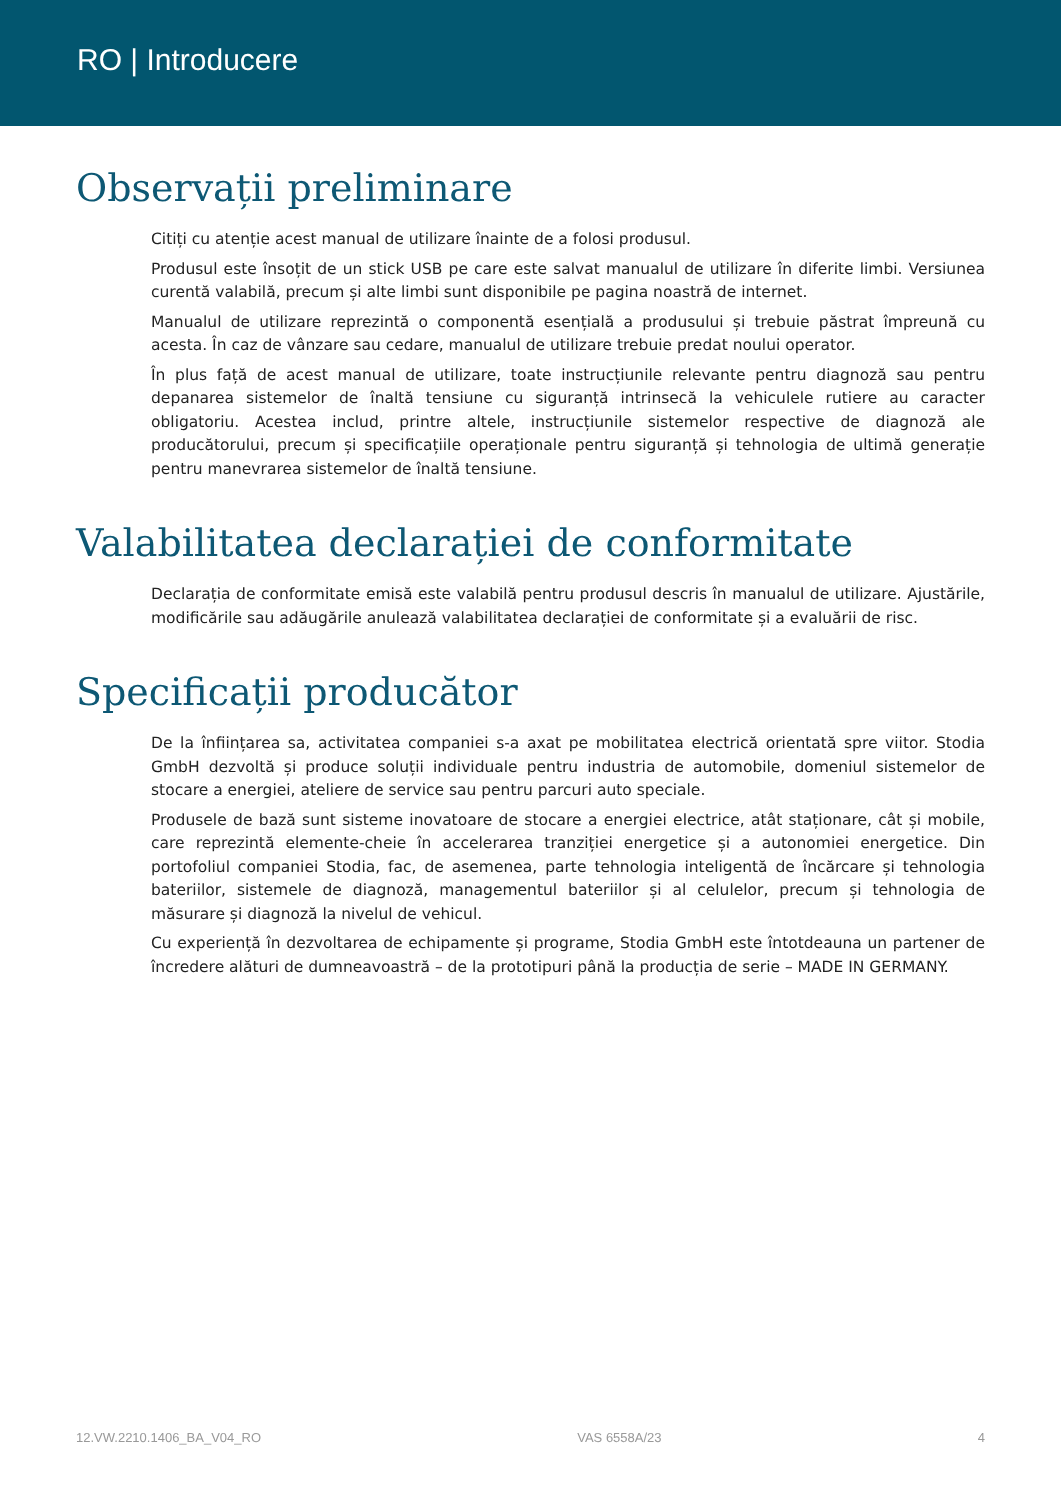RO | Introducere
Observații preliminare
Citiți cu atenție acest manual de utilizare înainte de a folosi produsul.
Produsul este însoțit de un stick USB pe care este salvat manualul de utilizare în diferite limbi. Versiunea curentă valabilă, precum și alte limbi sunt disponibile pe pagina noastră de internet.
Manualul de utilizare reprezintă o componentă esențială a produsului și trebuie păstrat împreună cu acesta. În caz de vânzare sau cedare, manualul de utilizare trebuie predat noului operator.
În plus față de acest manual de utilizare, toate instrucțiunile relevante pentru diagnoză sau pentru depanarea sistemelor de înaltă tensiune cu siguranță intrinsecă la vehiculele rutiere au caracter obligatoriu. Acestea includ, printre altele, instrucțiunile sistemelor respective de diagnoză ale producătorului, precum și specificațiile operaționale pentru siguranță și tehnologia de ultimă generație pentru manevrarea sistemelor de înaltă tensiune.
Valabilitatea declarației de conformitate
Declarația de conformitate emisă este valabilă pentru produsul descris în manualul de utilizare. Ajustările, modificările sau adăugările anulează valabilitatea declarației de conformitate și a evaluării de risc.
Specificații producător
De la înființarea sa, activitatea companiei s-a axat pe mobilitatea electrică orientată spre viitor. Stodia GmbH dezvoltă și produce soluții individuale pentru industria de automobile, domeniul sistemelor de stocare a energiei, ateliere de service sau pentru parcuri auto speciale.
Produsele de bază sunt sisteme inovatoare de stocare a energiei electrice, atât staționare, cât și mobile, care reprezintă elemente-cheie în accelerarea tranziției energetice și a autonomiei energetice. Din portofoliul companiei Stodia, fac, de asemenea, parte tehnologia inteligentă de încărcare și tehnologia bateriilor, sistemele de diagnoză, managementul bateriilor și al celulelor, precum și tehnologia de măsurare și diagnoză la nivelul de vehicul.
Cu experiență în dezvoltarea de echipamente și programe, Stodia GmbH este întotdeauna un partener de încredere alături de dumneavoastră – de la prototipuri până la producția de serie – MADE IN GERMANY.
12.VW.2210.1406_BA_V04_RO VAS 6558A/23 4